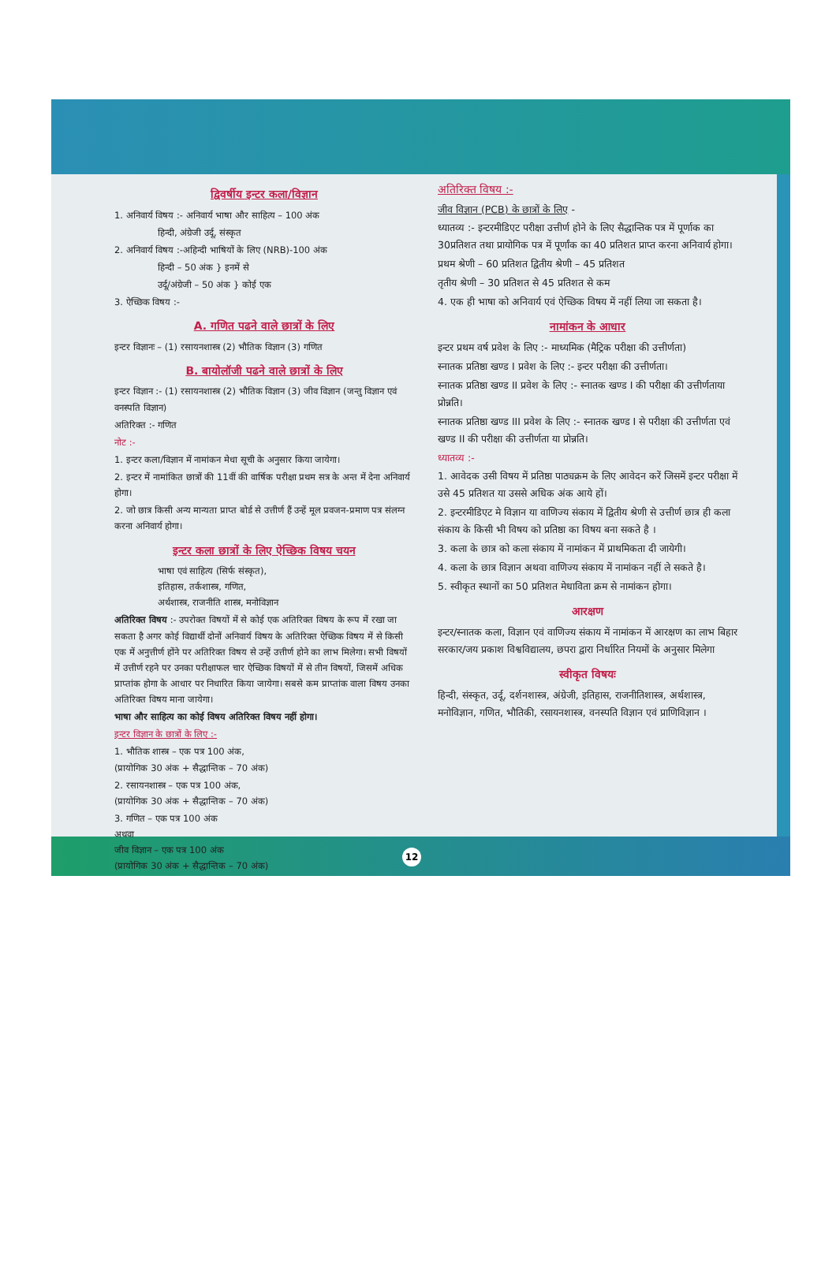द्विवर्षीय इन्टर कला/विज्ञान
1. अनिवार्य विषय :- अनिवार्य भाषा और साहित्य – 100 अंक
हिन्दी, अंग्रेजी उर्दू, संस्कृत
2. अनिवार्य विषय :-अहिन्दी भाषियों के लिए (NRB)-100 अंक
हिन्दी – 50 अंक } इनमें से
उर्दू/अंग्रेजी – 50 अंक } कोई एक
3. ऐच्छिक विषय :-
A. गणित पढने वाले छात्रों के लिए
इन्टर विज्ञानः – (1) रसायनशास्त्र (2) भौतिक विज्ञान (3) गणित
B. बायोलॉजी पढने वाले छात्रों के लिए
इन्टर विज्ञान :- (1) रसायनशास्त्र (2) भौतिक विज्ञान (3) जीव विज्ञान (जन्तु विज्ञान एवं वनस्पति विज्ञान)
अतिरिक्त :- गणित
नोट :-
1. इन्टर कला/विज्ञान में नामांकन मेधा सूची के अनुसार किया जायेगा।
2. इन्टर में नामांकित छात्रों की 11वीं की वार्षिक परीक्षा प्रथम सत्र के अन्त में देना अनिवार्य होगा।
2. जो छात्र किसी अन्य मान्यता प्राप्त बोर्ड से उत्तीर्ण हैं उन्हें मूल प्रवजन-प्रमाण पत्र संलग्न करना अनिवार्य होगा।
इन्टर कला छात्रों के लिए ऐच्छिक विषय चयन
भाषा एवं साहित्य (सिर्फ संस्कृत),
इतिहास, तर्कशास्त्र, गणित,
अर्थशास्त्र, राजनीति शास्त्र, मनोविज्ञान
अतिरिक्त विषय :- उपरोक्त विषयों में से कोई एक अतिरिक्त विषय के रूप में रखा जा सकता है अगर कोई विद्यार्थी दोनों अनिवार्य विषय के अतिरिक्त ऐच्छिक विषय में से किसी एक में अनुत्तीर्ण होंने पर अतिरिक्त विषय से उन्हें उत्तीर्ण होने का लाभ मिलेगा। सभी विषयों में उत्तीर्ण रहने पर उनका परीक्षाफल चार ऐच्छिक विषयों में से तीन विषयों, जिसमें अधिक प्राप्तांक होगा के आधार पर निधारित किया जायेगा। सबसे कम प्राप्तांक वाला विषय उनका अतिरिक्त विषय माना जायेगा।
भाषा और साहित्य का कोई विषय अतिरिक्त विषय नहीं होगा।
इन्टर विज्ञान के छात्रों के लिए :-
1. भौतिक शास्त्र – एक पत्र 100 अंक,
(प्रायोगिक 30 अंक + सैद्धान्तिक – 70 अंक)
2. रसायनशास्त्र – एक पत्र 100 अंक,
(प्रायोगिक 30 अंक + सैद्धान्तिक – 70 अंक)
3. गणित – एक पत्र 100 अंक
अथवा
जीव विज्ञान – एक पत्र 100 अंक
(प्रायोगिक 30 अंक + सैद्धान्तिक – 70 अंक)
अतिरिक्त विषय :-
जीव विज्ञान (PCB) के छात्रों के लिए -
ध्यातव्य :- इन्टरमीडिएट परीक्षा उत्तीर्ण होने के लिए सैद्धान्तिक पत्र में पूर्णाक का 30प्रतिशत तथा प्रायोगिक पत्र में पूर्णांक का 40 प्रतिशत प्राप्त करना अनिवार्य होगा।
प्रथम श्रेणी – 60 प्रतिशत द्वितीय श्रेणी – 45 प्रतिशत
तृतीय श्रेणी – 30 प्रतिशत से 45 प्रतिशत से कम
4. एक ही भाषा को अनिवार्य एवं ऐच्छिक विषय में नहीं लिया जा सकता है।
नामांकन के आधार
इन्टर प्रथम वर्ष प्रवेश के लिए :- माध्यमिक (मैट्रिक परीक्षा की उत्तीर्णता)
स्नातक प्रतिष्ठा खण्ड I प्रवेश के लिए :- इन्टर परीक्षा की उत्तीर्णता।
स्नातक प्रतिष्ठा खण्ड II प्रवेश के लिए :- स्नातक खण्ड I की परीक्षा की उत्तीर्णताया प्रोन्नति।
स्नातक प्रतिष्ठा खण्ड III प्रवेश के लिए :- स्नातक खण्ड I से परीक्षा की उत्तीर्णता एवं खण्ड II की परीक्षा की उत्तीर्णता या प्रोन्नति।
ध्यातव्य :-
1. आवेदक उसी विषय में प्रतिष्ठा पाठ्यक्रम के लिए आवेदन करें जिसमें इन्टर परीक्षा में उसे 45 प्रतिशत या उससे अधिक अंक आये हों।
2. इन्टरमीडिएट मे विज्ञान या वाणिज्य संकाय में द्वितीय श्रेणी से उत्तीर्ण छात्र ही कला संकाय के किसी भी विषय को प्रतिष्ठा का विषय बना सकते है ।
3. कला के छात्र को कला संकाय में नामांकन में प्राथमिकता दी जायेगी।
4. कला के छात्र विज्ञान अथवा वाणिज्य संकाय में नामांकन नहीं ले सकते है।
5. स्वीकृत स्थानों का 50 प्रतिशत मेधाविता क्रम से नामांकन होगा।
आरक्षण
इन्टर/स्नातक कला, विज्ञान एवं वाणिज्य संकाय में नामांकन में आरक्षण का लाभ बिहार सरकार/जय प्रकाश विश्वविद्यालय, छपरा द्वारा निर्धारित नियमों के अनुसार मिलेगा
स्वीकृत विषयः
हिन्दी, संस्कृत, उर्दू, दर्शनशास्त्र, अंग्रेजी, इतिहास, राजनीतिशास्त्र, अर्थशास्त्र, मनोविज्ञान, गणित, भौतिकी, रसायनशास्त्र, वनस्पति विज्ञान एवं प्राणिविज्ञान ।
12